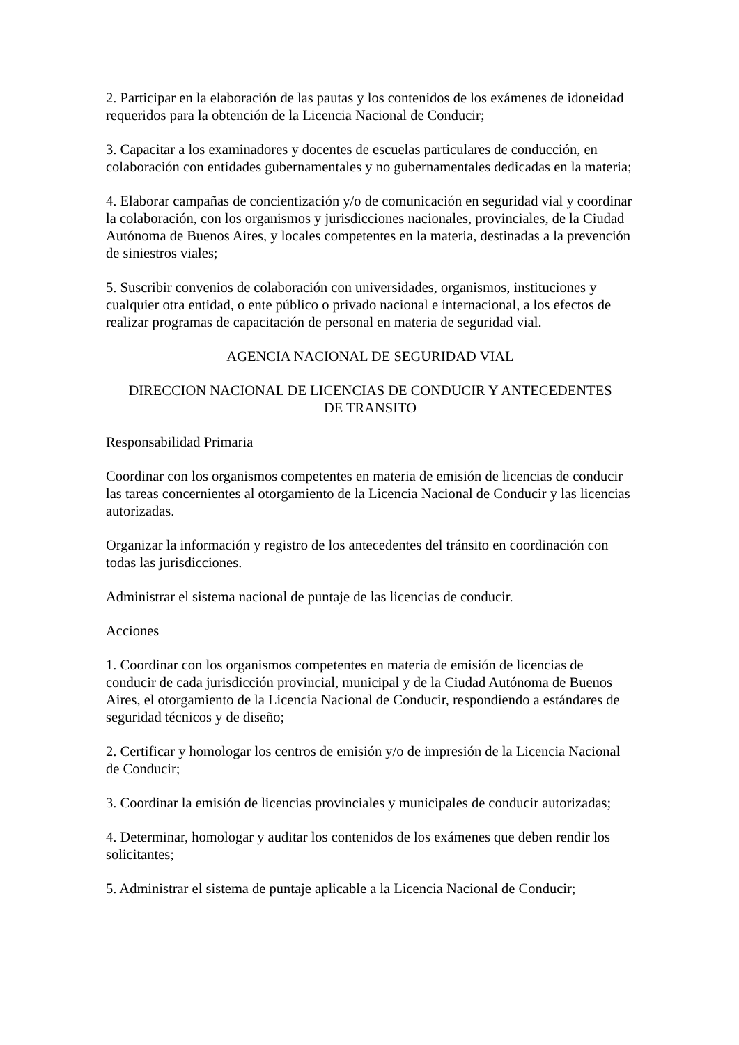2. Participar en la elaboración de las pautas y los contenidos de los exámenes de idoneidad requeridos para la obtención de la Licencia Nacional de Conducir;
3. Capacitar a los examinadores y docentes de escuelas particulares de conducción, en colaboración con entidades gubernamentales y no gubernamentales dedicadas en la materia;
4. Elaborar campañas de concientización y/o de comunicación en seguridad vial y coordinar la colaboración, con los organismos y jurisdicciones nacionales, provinciales, de la Ciudad Autónoma de Buenos Aires, y locales competentes en la materia, destinadas a la prevención de siniestros viales;
5. Suscribir convenios de colaboración con universidades, organismos, instituciones y cualquier otra entidad, o ente público o privado nacional e internacional, a los efectos de realizar programas de capacitación de personal en materia de seguridad vial.
AGENCIA NACIONAL DE SEGURIDAD VIAL
DIRECCION NACIONAL DE LICENCIAS DE CONDUCIR Y ANTECEDENTES
DE TRANSITO
Responsabilidad Primaria
Coordinar con los organismos competentes en materia de emisión de licencias de conducir las tareas concernientes al otorgamiento de la Licencia Nacional de Conducir y las licencias autorizadas.
Organizar la información y registro de los antecedentes del tránsito en coordinación con todas las jurisdicciones.
Administrar el sistema nacional de puntaje de las licencias de conducir.
Acciones
1. Coordinar con los organismos competentes en materia de emisión de licencias de conducir de cada jurisdicción provincial, municipal y de la Ciudad Autónoma de Buenos Aires, el otorgamiento de la Licencia Nacional de Conducir, respondiendo a estándares de seguridad técnicos y de diseño;
2. Certificar y homologar los centros de emisión y/o de impresión de la Licencia Nacional de Conducir;
3. Coordinar la emisión de licencias provinciales y municipales de conducir autorizadas;
4. Determinar, homologar y auditar los contenidos de los exámenes que deben rendir los solicitantes;
5. Administrar el sistema de puntaje aplicable a la Licencia Nacional de Conducir;